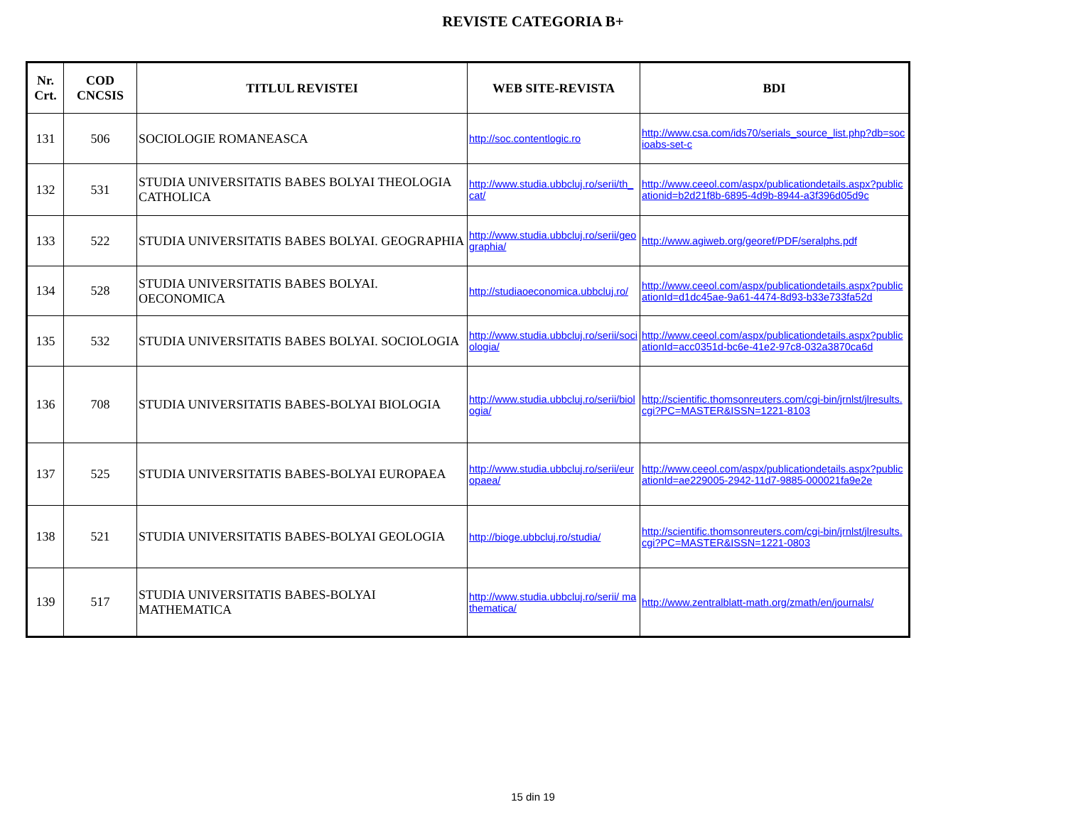REVISTE CATEGORIA B+
| Nr. Crt. | COD CNCSIS | TITLUL REVISTEI | WEB SITE-REVISTA | BDI |
| --- | --- | --- | --- | --- |
| 131 | 506 | SOCIOLOGIE ROMANEASCA | http://soc.contentlogic.ro | http://www.csa.com/ids70/serials_source_list.php?db=socioabs-set-c |
| 132 | 531 | STUDIA UNIVERSITATIS BABES BOLYAI THEOLOGIA CATHOLICA | http://www.studia.ubbcluj.ro/serii/th_cat/ | http://www.ceeol.com/aspx/publicationdetails.aspx?publicationid=b2d21f8b-6895-4d9b-8944-a3f396d05d9c |
| 133 | 522 | STUDIA UNIVERSITATIS BABES BOLYAI. GEOGRAPHIA | http://www.studia.ubbcluj.ro/serii/geographia/ | http://www.agiweb.org/georef/PDF/seralphs.pdf |
| 134 | 528 | STUDIA UNIVERSITATIS BABES BOLYAI. OECONOMICA | http://studiaoeconomica.ubbcluj.ro/ | http://www.ceeol.com/aspx/publicationdetails.aspx?publicationId=d1dc45ae-9a61-4474-8d93-b33e733fa52d |
| 135 | 532 | STUDIA UNIVERSITATIS BABES BOLYAI. SOCIOLOGIA | http://www.studia.ubbcluj.ro/serii/sociologia/ | http://www.ceeol.com/aspx/publicationdetails.aspx?publicationId=acc0351d-bc6e-41e2-97c8-032a3870ca6d |
| 136 | 708 | STUDIA UNIVERSITATIS BABES-BOLYAI BIOLOGIA | http://www.studia.ubbcluj.ro/serii/biologia/ | http://scientific.thomsonreuters.com/cgi-bin/jrnlst/jlresults.cgi?PC=MASTER&ISSN=1221-8103 |
| 137 | 525 | STUDIA UNIVERSITATIS BABES-BOLYAI EUROPAEA | http://www.studia.ubbcluj.ro/serii/europaea/ | http://www.ceeol.com/aspx/publicationdetails.aspx?publicationId=ae229005-2942-11d7-9885-000021fa9e2e |
| 138 | 521 | STUDIA UNIVERSITATIS BABES-BOLYAI GEOLOGIA | http://bioge.ubbcluj.ro/studia/ | http://scientific.thomsonreuters.com/cgi-bin/jrnlst/jlresults.cgi?PC=MASTER&ISSN=1221-0803 |
| 139 | 517 | STUDIA UNIVERSITATIS BABES-BOLYAI MATHEMATICA | http://www.studia.ubbcluj.ro/serii/ mathematica/ | http://www.zentralblatt-math.org/zmath/en/journals/ |
15 din 19